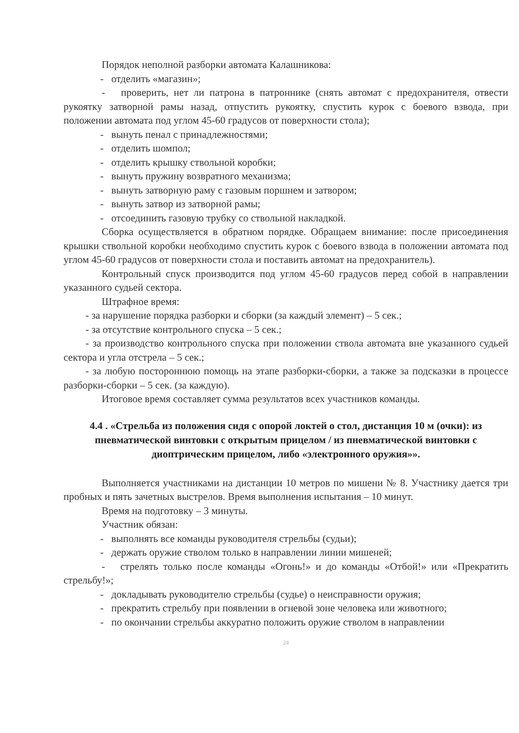Порядок неполной разборки автомата Калашникова:
- отделить «магазин»;
- проверить, нет ли патрона в патроннике (снять автомат с предохранителя, отвести рукоятку затворной рамы назад, отпустить рукоятку, спустить курок с боевого взвода, при положении автомата под углом 45-60 градусов от поверхности стола);
- вынуть пенал с принадлежностями;
- отделить шомпол;
- отделить крышку ствольной коробки;
- вынуть пружину возвратного механизма;
- вынуть затворную раму с газовым поршнем и затвором;
- вынуть затвор из затворной рамы;
- отсоединить газовую трубку со ствольной накладкой.
Сборка осуществляется в обратном порядке. Обращаем внимание: после присоединения крышки ствольной коробки необходимо спустить курок с боевого взвода в положении автомата под углом 45-60 градусов от поверхности стола и поставить автомат на предохранитель).
Контрольный спуск производится под углом 45-60 градусов перед собой в направлении указанного судьей сектора.
Штрафное время:
- за нарушение порядка разборки и сборки (за каждый элемент) – 5 сек.;
- за отсутствие контрольного спуска – 5 сек.;
- за производство контрольного спуска при положении ствола автомата вне указанного судьей сектора и угла отстрела – 5 сек.;
- за любую постороннюю помощь на этапе разборки-сборки, а также за подсказки в процессе разборки-сборки – 5 сек. (за каждую).
Итоговое время составляет сумма результатов всех участников команды.
4.4 . «Стрельба из положения сидя с опорой локтей о стол, дистанция 10 м (очки): из пневматической винтовки с открытым прицелом / из пневматической винтовки с диоптрическим прицелом, либо «электронного оружия»».
Выполняется участниками на дистанции 10 метров по мишени № 8. Участнику дается три пробных и пять зачетных выстрелов. Время выполнения испытания – 10 минут.
Время на подготовку – 3 минуты.
Участник обязан:
- выполнять все команды руководителя стрельбы (судьи);
- держать оружие стволом только в направлении линии мишеней;
- стрелять только после команды «Огонь!» и до команды «Отбой!» или «Прекратить стрельбу!»;
- докладывать руководителю стрельбы (судье) о неисправности оружия;
- прекратить стрельбу при появлении в огневой зоне человека или животного;
- по окончании стрельбы аккуратно положить оружие стволом в направлении
24